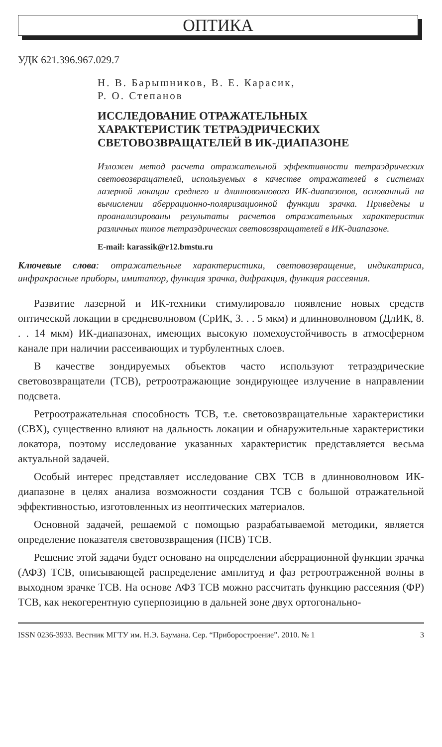ОПТИКА
УДК 621.396.967.029.7
Н. В. Барышников, В. Е. Карасик,
Р. О. Степанов
ИССЛЕДОВАНИЕ ОТРАЖАТЕЛЬНЫХ
ХАРАКТЕРИСТИК ТЕТРАЭДРИЧЕСКИХ
СВЕТОВОЗВРАЩАТЕЛЕЙ В ИК-ДИАПАЗОНЕ
Изложен метод расчета отражательной эффективности тетраэдрических световозвращателей, используемых в качестве отражателей в системах лазерной локации среднего и длинноволнового ИК-диапазонов, основанный на вычислении аберрационно-поляризационной функции зрачка. Приведены и проанализированы результаты расчетов отражательных характеристик различных типов тетраэдрических световозвращателей в ИК-диапазоне.
E-mail: karassik@r12.bmstu.ru
Ключевые слова: отражательные характеристики, световозвращение, индикатриса, инфракрасные приборы, имитатор, функция зрачка, дифракция, функция рассеяния.
Развитие лазерной и ИК-техники стимулировало появление новых средств оптической локации в средневолновом (СрИК, 3. . . 5 мкм) и длинноволновом (ДлИК, 8. . . 14 мкм) ИК-диапазонах, имеющих высокую помехоустойчивость в атмосферном канале при наличии рассеивающих и турбулентных слоев.
В качестве зондируемых объектов часто используют тетраэдрические световозвращатели (ТСВ), ретроотражающие зондирующее излучение в направлении подсвета.
Ретроотражательная способность ТСВ, т.е. световозвращательные характеристики (СВХ), существенно влияют на дальность локации и обнаружительные характеристики локатора, поэтому исследование указанных характеристик представляется весьма актуальной задачей.
Особый интерес представляет исследование СВХ ТСВ в длинноволновом ИК-диапазоне в целях анализа возможности создания ТСВ с большой отражательной эффективностью, изготовленных из неоптических материалов.
Основной задачей, решаемой с помощью разрабатываемой методики, является определение показателя световозвращения (ПСВ) ТСВ.
Решение этой задачи будет основано на определении аберрационной функции зрачка (АФЗ) ТСВ, описывающей распределение амплитуд и фаз ретроотраженной волны в выходном зрачке ТСВ. На основе АФЗ ТСВ можно рассчитать функцию рассеяния (ФР) ТСВ, как некогерентную суперпозицию в дальней зоне двух ортогонально-
ISSN 0236-3933. Вестник МГТУ им. Н.Э. Баумана. Сер. “Приборостроение”. 2010. № 1 3